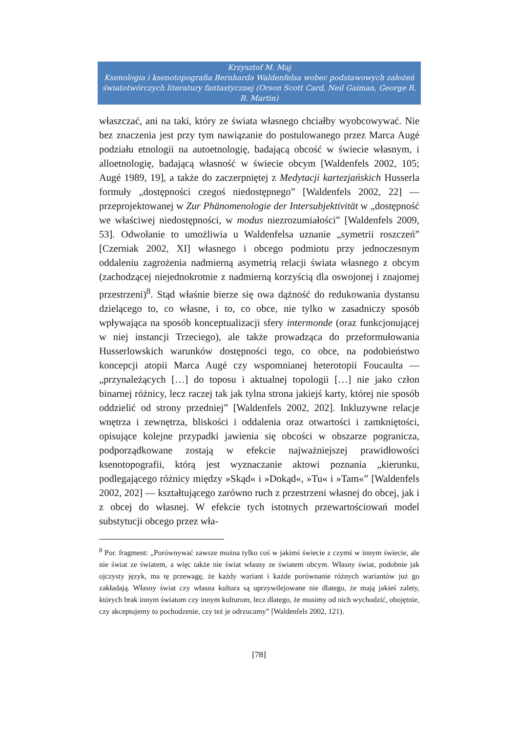Krzysztof M. Maj
Ksenologia i ksenotopografia Bernharda Waldenfelsa wobec podstawowych założeń światotwórczych literatury fantastycznej (Orson Scott Card, Neil Gaiman, George R. R. Martin)
właszczać, ani na taki, który ze świata własnego chciałby wyobcowywać. Nie bez znaczenia jest przy tym nawiązanie do postulowanego przez Marca Augé podziału etnologii na autoetnologię, badającą obcość w świecie własnym, i alloetnologię, badającą własność w świecie obcym [Waldenfels 2002, 105; Augé 1989, 19], a także do zaczerpniętej z Medytacji kartezjańskich Husserla formuły „dostępności czegoś niedostępnego” [Waldenfels 2002, 22] — przeprojektowanej w Zur Phänomenologie der Intersubjektivität w „dostępność we właściwej niedostępności, w modus niezrozumiałości” [Waldenfels 2009, 53]. Odwołanie to umożliwia u Waldenfelsa uznanie „symetrii roszczeń” [Czerniak 2002, XI] własnego i obcego podmiotu przy jednoczesnym oddaleniu zagrożenia nadmierną asymetrią relacji świata własnego z obcym (zachodzącej niejednokrotnie z nadmierną korzyścią dla oswojonej i znajomej przestrzeni)<sup>8</sup>. Stąd właśnie bierze się owa dążność do redukowania dystansu dzielącego to, co własne, i to, co obce, nie tylko w zasadniczy sposób wpływająca na sposób konceptualizacji sfery intermonde (oraz funkcjonującej w niej instancji Trzeciego), ale także prowadząca do przeformułowania Husserlowskich warunków dostępności tego, co obce, na podobieństwo koncepcji atopii Marca Augé czy wspomnianej heterotopii Foucaulta — „przynależących […] do toposu i aktualnej topologii […] nie jako człon binarnej różnicy, lecz raczej tak jak tylna strona jakiejś karty, której nie sposób oddzielić od strony przedniej” [Waldenfels 2002, 202]. Inkluzywne relacje wnętrza i zewnętrza, bliskości i oddalenia oraz otwartości i zamkniętości, opisujące kolejne przypadki jawienia się obcości w obszarze pogranicza, podporządkowane zostają w efekcie najważniejszej prawidłowości ksenotopografii, którą jest wyznaczanie aktowi poznania „kierunku, podlegającego różnicy między »Skąd« i »Dokąd«, »Tu« i »Tam«” [Waldenfels 2002, 202] — kształtującego zarówno ruch z przestrzeni własnej do obcej, jak i z obcej do własnej. W efekcie tych istotnych przewartościowań model substytucji obcego przez wła-
<sup>8</sup> Por. fragment: „Porównywać zawsze można tylko coś w jakimś świecie z czymś w innym świecie, ale nie świat ze światem, a więc także nie świat własny ze światem obcym. Własny świat, podobnie jak ojczysty język, ma tę przewagę, że każdy wariant i każde porównanie różnych wariantów już go zakładają. Własny świat czy własna kultura są uprzywilejowane nie dlatego, że mają jakieś zalety, których brak innym światom czy innym kulturom, lecz dlatego, że musimy od nich wychodzić, obojętnie, czy akceptujemy to pochodzenie, czy też je odrzucamy” [Waldenfels 2002, 121).
[78]